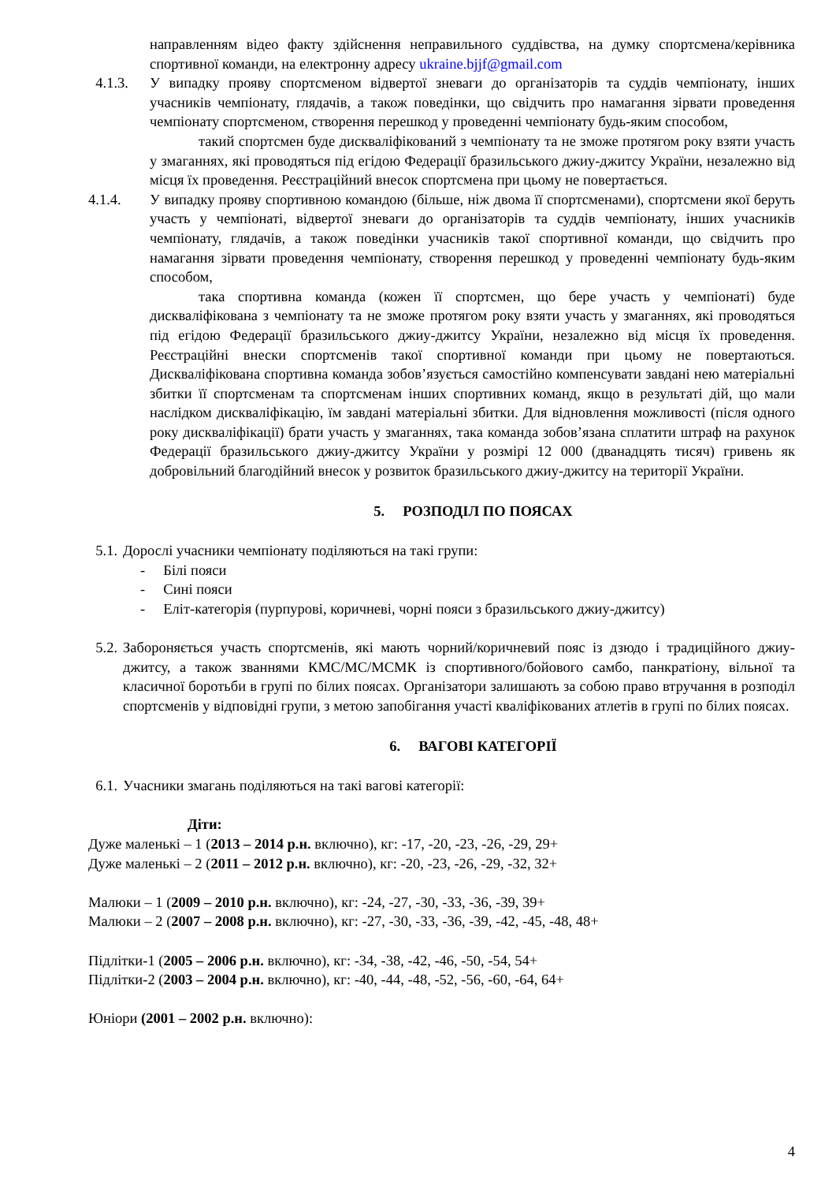направленням відео факту здійснення неправильного суддівства, на думку спортсмена/керівника спортивної команди, на електронну адресу ukraine.bjjf@gmail.com
4.1.3. У випадку прояву спортсменом відвертої зневаги до організаторів та суддів чемпіонату, інших учасників чемпіонату, глядачів, а також поведінки, що свідчить про намагання зірвати проведення чемпіонату спортсменом, створення перешкод у проведенні чемпіонату будь-яким способом,
такий спортсмен буде дискваліфікований з чемпіонату та не зможе протягом року взяти участь у змаганнях, які проводяться під егідою Федерації бразильського джиу-джитсу України, незалежно від місця їх проведення. Реєстраційний внесок спортсмена при цьому не повертається.
4.1.4. У випадку прояву спортивною командою (більше, ніж двома її спортсменами), спортсмени якої беруть участь у чемпіонаті, відвертої зневаги до організаторів та суддів чемпіонату, інших учасників чемпіонату, глядачів, а також поведінки учасників такої спортивної команди, що свідчить про намагання зірвати проведення чемпіонату, створення перешкод у проведенні чемпіонату будь-яким способом,
така спортивна команда (кожен її спортсмен, що бере участь у чемпіонаті) буде дискваліфікована з чемпіонату та не зможе протягом року взяти участь у змаганнях, які проводяться під егідою Федерації бразильського джиу-джитсу України, незалежно від місця їх проведення. Реєстраційні внески спортсменів такої спортивної команди при цьому не повертаються. Дискваліфікована спортивна команда зобов’язується самостійно компенсувати завдані нею матеріальні збитки її спортсменам та спортсменам інших спортивних команд, якщо в результаті дій, що мали наслідком дискваліфікацію, їм завдані матеріальні збитки. Для відновлення можливості (після одного року дискваліфікації) брати участь у змаганнях, така команда зобов’язана сплатити штраф на рахунок Федерації бразильського джиу-джитсу України у розмірі 12 000 (дванадцять тисяч) гривень як добровільний благодійний внесок у розвиток бразильського джиу-джитсу на території України.
5. РОЗПОДІЛ ПО ПОЯСАХ
5.1. Дорослі учасники чемпіонату поділяються на такі групи:
- Білі пояси
- Сині пояси
- Еліт-категорія (пурпурові, коричневі, чорні пояси з бразильського джиу-джитсу)
5.2. Забороняється участь спортсменів, які мають чорний/коричневий пояс із дзюдо і традиційного джиу-джитсу, а також званнями КМС/МС/МСМК із спортивного/бойового самбо, панкратіону, вільної та класичної боротьби в групі по білих поясах. Організатори залишають за собою право втручання в розподіл спортсменів у відповідні групи, з метою запобігання участі кваліфікованих атлетів в групі по білих поясах.
6. ВАГОВІ КАТЕГОРІЇ
6.1. Учасники змагань поділяються на такі вагові категорії:
Діти:
Дуже маленькі – 1 (2013 – 2014 р.н. включно), кг: -17, -20, -23, -26, -29, 29+
Дуже маленькі – 2 (2011 – 2012 р.н. включно), кг: -20, -23, -26, -29, -32, 32+
Малюки – 1 (2009 – 2010 р.н. включно), кг: -24, -27, -30, -33, -36, -39, 39+
Малюки – 2 (2007 – 2008 р.н. включно), кг: -27, -30, -33, -36, -39, -42, -45, -48, 48+
Підлітки-1 (2005 – 2006 р.н. включно), кг: -34, -38, -42, -46, -50, -54, 54+
Підлітки-2 (2003 – 2004 р.н. включно), кг: -40, -44, -48, -52, -56, -60, -64, 64+
Юніори (2001 – 2002 р.н. включно):
4